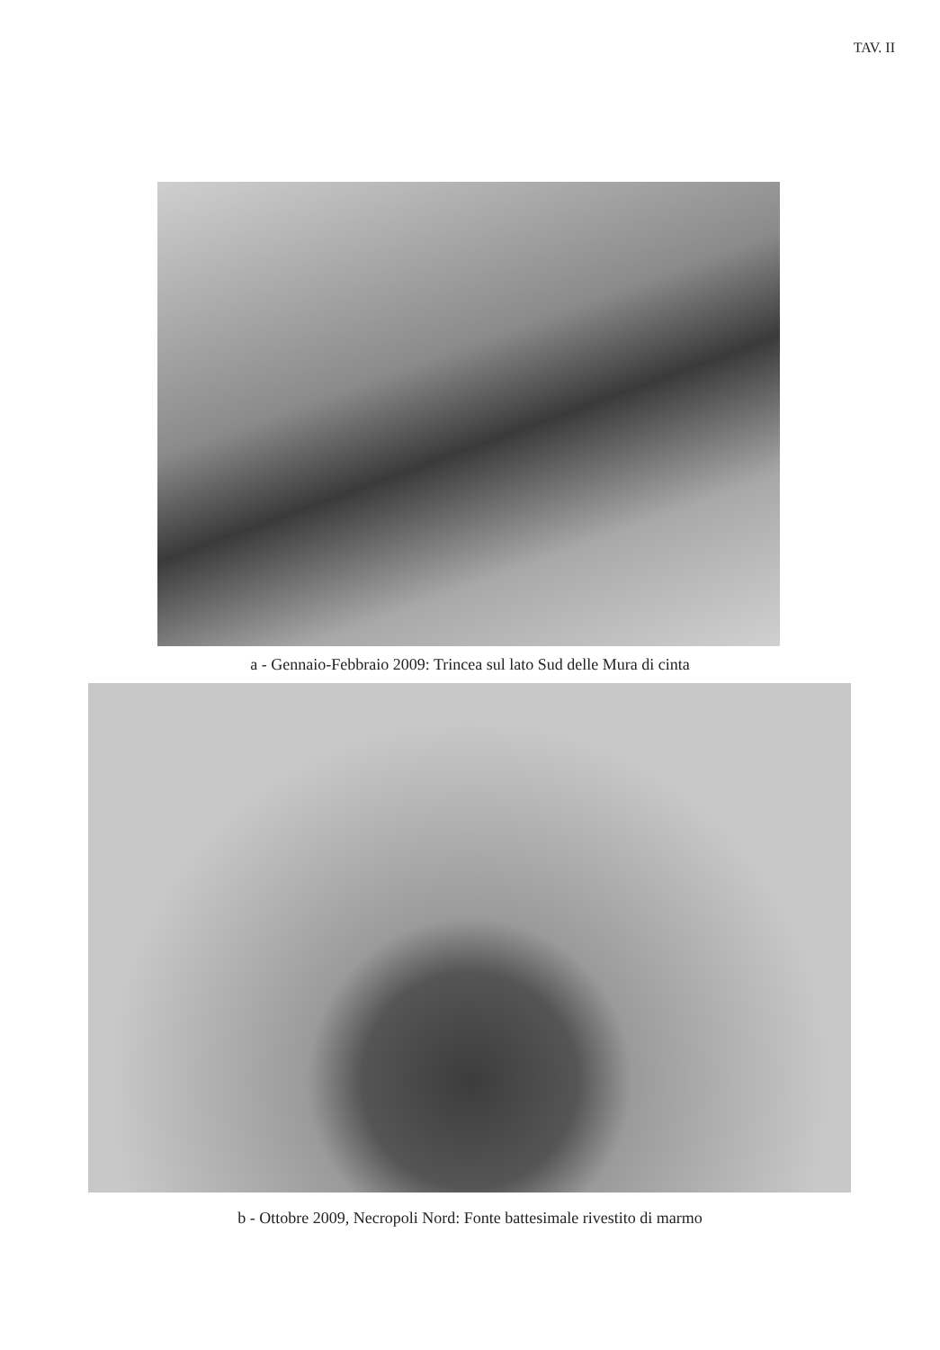TAV. II
a - Gennaio-Febbraio 2009: Trincea sul lato Sud delle Mura di cinta
b - Ottobre 2009, Necropoli Nord: Fonte battesimale rivestito di marmo